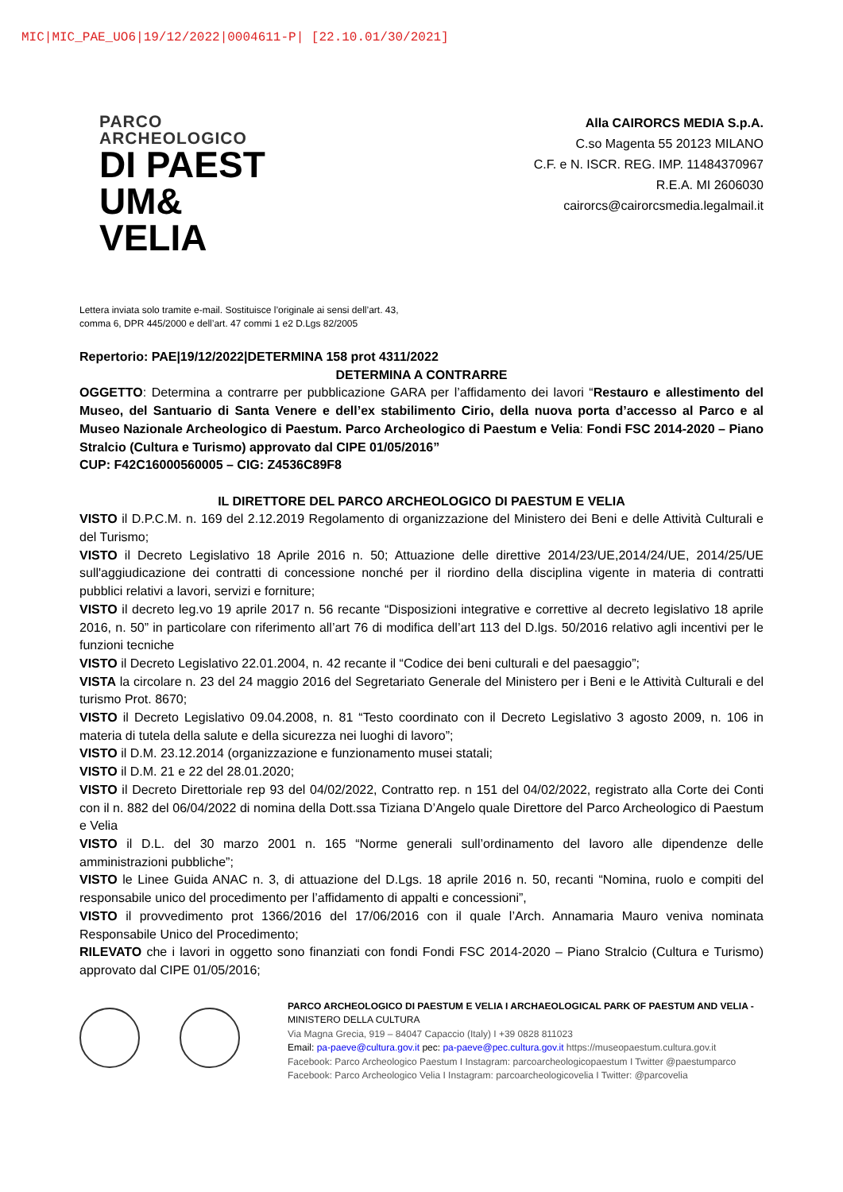MIC|MIC_PAE_UO6|19/12/2022|0004611-P| [22.10.01/30/2021]
PARCO
ARCHEOLOGICO
DI PAEST
UM&
VELIA
Alla CAIRORCS MEDIA S.p.A.
C.so Magenta 55 20123 MILANO
C.F. e N. ISCR. REG. IMP. 11484370967
R.E.A. MI 2606030
cairorcs@cairorcsmedia.legalmail.it
Lettera inviata solo tramite e-mail. Sostituisce l’originale ai sensi dell’art. 43,
comma 6, DPR 445/2000 e dell’art. 47 commi 1 e2 D.Lgs 82/2005
Repertorio: PAE|19/12/2022|DETERMINA 158 prot 4311/2022
DETERMINA A CONTRARRE
OGGETTO: Determina a contrarre per pubblicazione GARA per l’affidamento dei lavori “Restauro e allestimento del Museo, del Santuario di Santa Venere e dell’ex stabilimento Cirio, della nuova porta d’accesso al Parco e al Museo Nazionale Archeologico di Paestum. Parco Archeologico di Paestum e Velia: Fondi FSC 2014-2020 – Piano Stralcio (Cultura e Turismo) approvato dal CIPE 01/05/2016”
CUP: F42C16000560005 – CIG: Z4536C89F8
IL DIRETTORE DEL PARCO ARCHEOLOGICO DI PAESTUM E VELIA
VISTO il D.P.C.M. n. 169 del 2.12.2019 Regolamento di organizzazione del Ministero dei Beni e delle Attività Culturali e del Turismo;
VISTO il Decreto Legislativo 18 Aprile 2016 n. 50; Attuazione delle direttive 2014/23/UE,2014/24/UE, 2014/25/UE sull'aggiudicazione dei contratti di concessione nonché per il riordino della disciplina vigente in materia di contratti pubblici relativi a lavori, servizi e forniture;
VISTO il decreto leg.vo 19 aprile 2017 n. 56 recante “Disposizioni integrative e correttive al decreto legislativo 18 aprile 2016, n. 50” in particolare con riferimento all’art 76 di modifica dell’art 113 del D.lgs. 50/2016 relativo agli incentivi per le funzioni tecniche
VISTO il Decreto Legislativo 22.01.2004, n. 42 recante il “Codice dei beni culturali e del paesaggio”;
VISTA la circolare n. 23 del 24 maggio 2016 del Segretariato Generale del Ministero per i Beni e le Attività Culturali e del turismo Prot. 8670;
VISTO il Decreto Legislativo 09.04.2008, n. 81 “Testo coordinato con il Decreto Legislativo 3 agosto 2009, n. 106 in materia di tutela della salute e della sicurezza nei luoghi di lavoro”;
VISTO il D.M. 23.12.2014 (organizzazione e funzionamento musei statali;
VISTO il D.M. 21 e 22 del 28.01.2020;
VISTO il Decreto Direttoriale rep 93 del 04/02/2022, Contratto rep. n 151 del 04/02/2022, registrato alla Corte dei Conti con il n. 882 del 06/04/2022 di nomina della Dott.ssa Tiziana D’Angelo quale Direttore del Parco Archeologico di Paestum e Velia
VISTO il D.L. del 30 marzo 2001 n. 165 “Norme generali sull’ordinamento del lavoro alle dipendenze delle amministrazioni pubbliche”;
VISTO le Linee Guida ANAC n. 3, di attuazione del D.Lgs. 18 aprile 2016 n. 50, recanti “Nomina, ruolo e compiti del responsabile unico del procedimento per l’affidamento di appalti e concessioni”,
VISTO il provvedimento prot 1366/2016 del 17/06/2016 con il quale l’Arch. Annamaria Mauro veniva nominata Responsabile Unico del Procedimento;
RILEVATO che i lavori in oggetto sono finanziati con fondi Fondi FSC 2014-2020 – Piano Stralcio (Cultura e Turismo) approvato dal CIPE 01/05/2016;
PARCO ARCHEOLOGICO DI PAESTUM E VELIA I ARCHAEOLOGICAL PARK OF PAESTUM AND VELIA -
MINISTERO DELLA CULTURA
Via Magna Grecia, 919 – 84047 Capaccio (Italy) I +39 0828 811023
Email: pa-paeve@cultura.gov.it pec: pa-paeve@pec.cultura.gov.it https://museopaestum.cultura.gov.it
Facebook: Parco Archeologico Paestum I Instagram: parcoarcheologicopaestum I Twitter @paestumparco
Facebook: Parco Archeologico Velia I Instagram: parcoarcheologicovelia I Twitter: @parcovelia